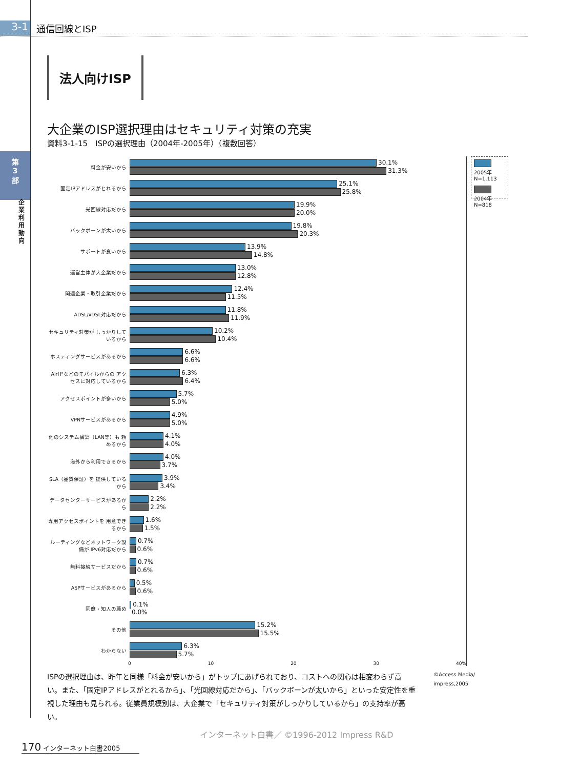3-1
通信回線とISP
第
3
部
企業利用動向
法人向けISP
大企業のISP選択理由はセキュリティ対策の充実
資料3-1-15　ISPの選択理由（2004年-2005年）（複数回答）
料金が安いから
30.1%
31.3%
固定IPアドレスがとれるから
25.1%
25.8%
光回線対応だから
19.9%
20.0%
バックボーンが太いから
19.8%
20.3%
サポートが良いから
13.9%
14.8%
運営主体が大企業だから
13.0%
12.8%
関連企業・取引企業だから
12.4%
11.5%
ADSL/xDSL対応だから
11.8%
11.9%
セキュリティ対策が しっかりしているから
10.2%
10.4%
ホスティングサービスがあるから
6.6%
6.6%
AirH"などのモバイルからの アクセスに対応しているから
6.3%
6.4%
アクセスポイントが多いから
5.7%
5.0%
VPNサービスがあるから
4.9%
5.0%
他のシステム構築（LAN等）も 頼めるから
4.1%
4.0%
海外から利用できるから
4.0%
3.7%
SLA（品質保証）を 提供しているから
3.9%
3.4%
データセンターサービスがあるから
2.2%
2.2%
専用アクセスポイントを 用意できるから
1.6%
1.5%
ルーティングなどネットワーク設備が IPv6対応だから
0.7%
0.6%
無料接続サービスだから
0.7%
0.6%
ASPサービスがあるから
0.5%
0.6%
同僚・知人の薦め
0.1%
0.0%
その他
15.2%
15.5%
わからない
6.3%
5.7%
0 10 20 30 40%
2005年 N=1,113
2004年 N=818
ISPの選択理由は、昨年と同様「料金が安いから」がトップにあげられており、コストへの関心は相変わらず高い。また、「固定IPアドレスがとれるから」、「光回線対応だから」、「バックボーンが太いから」といった安定性を重視した理由も見られる。従業員規模別は、大企業で「セキュリティ対策がしっかりしているから」の支持率が高い。
©Access Media/ impress,2005
インターネット白書／ ©1996-2012 Impress R&D
170 インターネット白書2005